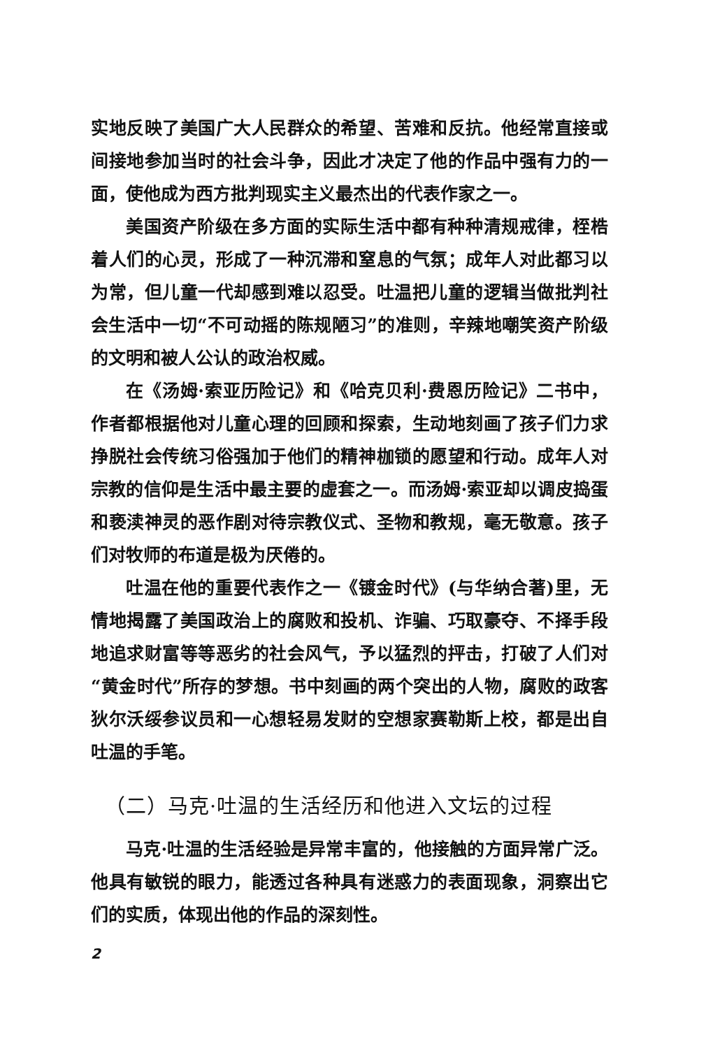实地反映了美国广大人民群众的希望、苦难和反抗。他经常直接或间接地参加当时的社会斗争，因此才决定了他的作品中强有力的一面，使他成为西方批判现实主义最杰出的代表作家之一。
美国资产阶级在多方面的实际生活中都有种种清规戒律，桎梏着人们的心灵，形成了一种沉滞和窒息的气氛；成年人对此都习以为常，但儿童一代却感到难以忍受。吐温把儿童的逻辑当做批判社会生活中一切“不可动摇的陈规陋习”的准则，辛辣地嘲笑资产阶级的文明和被人公认的政治权威。
在《汤姆·索亚历险记》和《哈克贝利·费恩历险记》二书中，作者都根据他对儿童心理的回顾和探索，生动地刻画了孩子们力求挣脱社会传统习俗强加于他们的精神枷锁的愿望和行动。成年人对宗教的信仰是生活中最主要的虚套之一。而汤姆·索亚却以调皮捣蛋和亵渎神灵的恶作剧对待宗教仪式、圣物和教规，毫无敬意。孩子们对牧师的布道是极为厌倦的。
吐温在他的重要代表作之一《镀金时代》(与华纳合著)里，无情地揭露了美国政治上的腐败和投机、诈骗、巧取豪夺、不择手段地追求财富等等恶劣的社会风气，予以猛烈的抨击，打破了人们对“黄金时代”所存的梦想。书中刻画的两个突出的人物，腐败的政客狄尔沃绥参议员和一心想轻易发财的空想家赛勒斯上校，都是出自吐温的手笔。
（二）马克·吐温的生活经历和他进入文坛的过程
马克·吐温的生活经验是异常丰富的，他接触的方面异常广泛。他具有敏锐的眼力，能透过各种具有迷惑力的表面现象，洞察出它们的实质，体现出他的作品的深刻性。
2